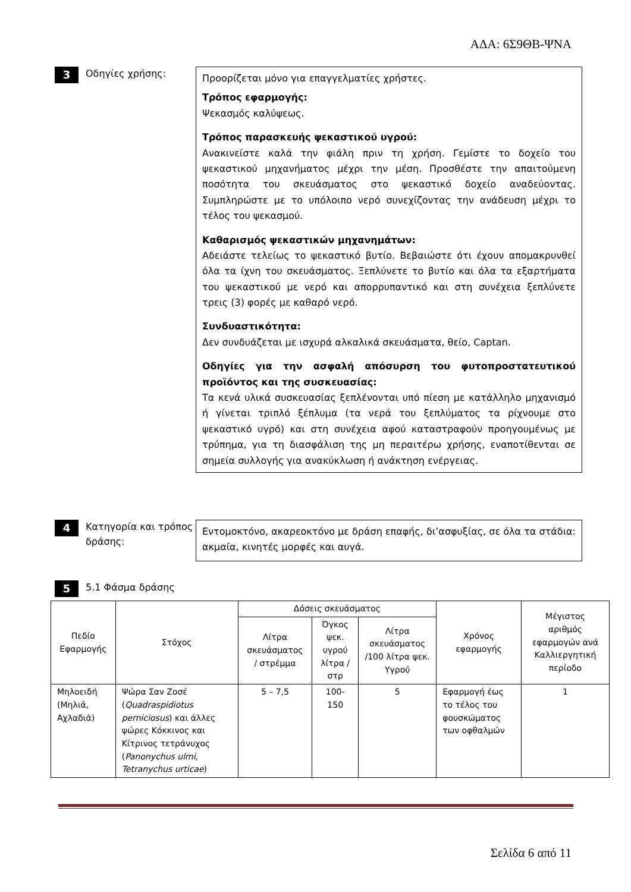ΑΔΑ: 6Σ9ΘΒ-ΨΝΑ
3
Οδηγίες χρήσης:
Προορίζεται μόνο για επαγγελματίες χρήστες.
Τρόπος εφαρμογής:
Ψεκασμός καλύψεως.
Τρόπος παρασκευής ψεκαστικού υγρού:
Ανακινείστε καλά την φιάλη πριν τη χρήση. Γεμίστε το δοχείο του ψεκαστικού μηχανήματος μέχρι την μέση. Προσθέστε την απαιτούμενη ποσότητα του σκευάσματος στο ψεκαστικό δοχείο αναδεύοντας. Συμπληρώστε με το υπόλοιπο νερό συνεχίζοντας την ανάδευση μέχρι το τέλος του ψεκασμού.
Καθαρισμός ψεκαστικών μηχανημάτων:
Αδειάστε τελείως το ψεκαστικό βυτίο. Βεβαιώστε ότι έχουν απομακρυνθεί όλα τα ίχνη του σκευάσματος. Ξεπλύνετε το βυτίο και όλα τα εξαρτήματα του ψεκαστικού με νερό και απορρυπαντικό και στη συνέχεια ξεπλύνετε τρεις (3) φορές με καθαρό νερό.
Συνδυαστικότητα:
Δεν συνδυάζεται με ισχυρά αλκαλικά σκευάσματα, θείο, Captan.
Οδηγίες για την ασφαλή απόσυρση του φυτοπροστατευτικού προϊόντος και της συσκευασίας:
Τα κενά υλικά συσκευασίας ξεπλένονται υπό πίεση με κατάλληλο μηχανισμό ή γίνεται τριπλό ξέπλυμα (τα νερά του ξεπλύματος τα ρίχνουμε στο ψεκαστικό υγρό) και στη συνέχεια αφού καταστραφούν προηγουμένως με τρύπημα, για τη διασφάλιση της μη περαιτέρω χρήσης, εναποτίθενται σε σημεία συλλογής για ανακύκλωση ή ανάκτηση ενέργειας.
4
Κατηγορία και τρόπος δράσης:
Εντομοκτόνο, ακαρεοκτόνο με δράση επαφής, δι’ασφυξίας, σε όλα τα στάδια: ακμαία, κινητές μορφές και αυγά.
5
5.1 Φάσμα δράσης
| Πεδίο Εφαρμογής | Στόχος | Δόσεις σκευάσματος | | | Χρόνος εφαρμογής | Μέγιστος αριθμός εφαρμογών ανά Καλλιεργητική περίοδο |
| --- | --- | --- | --- | --- | --- | --- |
| | | Λίτρα σκευάσματος / στρέμμα | Όγκος ψεκ. υγρού λίτρα / στρ | Λίτρα σκευάσματος /100 λίτρα ψεκ. Υγρού | | |
| Μηλοειδή (Μηλιά, Αχλαδιά) | Ψώρα Σαν Ζοσέ ( Quadraspidiotus perniciosus ) και άλλες ψώρες Κόκκινος και Κίτρινος τετράνυχος ( Panonychus ulmi , Tetranychus urticae ) | 5 – 7,5 | 100-150 | 5 | Εφαρμογή έως το τέλος του φουσκώματος των οφθαλμών | 1 |
Σελίδα 6 από 11